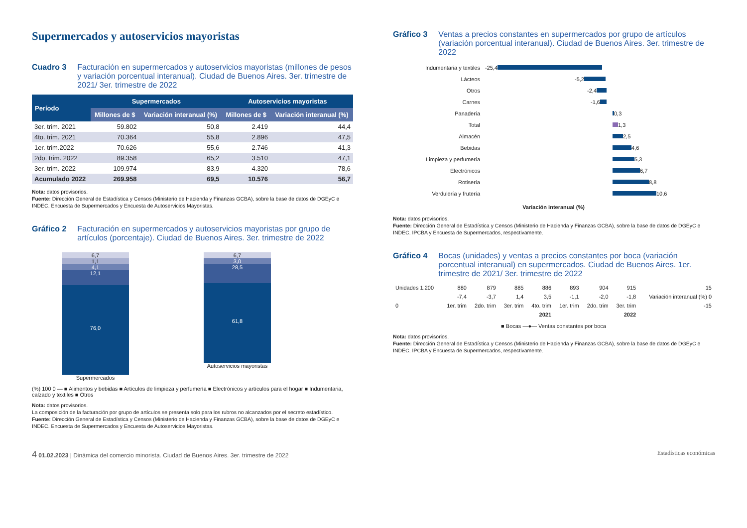Supermercados y autoservicios mayoristas
Cuadro 3 Facturación en supermercados y autoservicios mayoristas (millones de pesos y variación porcentual interanual). Ciudad de Buenos Aires. 3er. trimestre de 2021/ 3er. trimestre de 2022
| Período | Supermercados | | Autoservicios mayoristas | |
| --- | --- | --- | --- | --- |
| | Millones de $ | Variación interanual (%) | Millones de $ | Variación interanual (%) |
| 3er. trim. 2021 | 59.802 | 50,8 | 2.419 | 44,4 |
| 4to. trim. 2021 | 70.364 | 55,8 | 2.896 | 47,5 |
| 1er. trim.2022 | 70.626 | 55,6 | 2.746 | 41,3 |
| 2do. trim. 2022 | 89.358 | 65,2 | 3.510 | 47,1 |
| 3er. trim. 2022 | 109.974 | 83,9 | 4.320 | 78,6 |
| Acumulado 2022 | 269.958 | 69,5 | 10.576 | 56,7 |
Nota: datos provisorios.
Fuente: Dirección General de Estadística y Censos (Ministerio de Hacienda y Finanzas GCBA), sobre la base de datos de DGEyC e INDEC. Encuesta de Supermercados y Encuesta de Autoservicios Mayoristas.
Gráfico 2 Facturación en supermercados y autoservicios mayoristas por grupo de artículos (porcentaje). Ciudad de Buenos Aires. 3er. trimestre de 2022
6,7
1,1
4,1
12,1
76,0
Supermercados
6,7
3,0
28,5
61,8
Autoservicios mayoristas
(%) 100 0 — ■ Alimentos y bebidas ■ Artículos de limpieza y perfumería ■ Electrónicos y artículos para el hogar ■ Indumentaria, calzado y textiles ■ Otros
Nota: datos provisorios.
La composición de la facturación por grupo de artículos se presenta solo para los rubros no alcanzados por el secreto estadístico.
Fuente: Dirección General de Estadística y Censos (Ministerio de Hacienda y Finanzas GCBA), sobre la base de datos de DGEyC e INDEC. Encuesta de Supermercados y Encuesta de Autoservicios Mayoristas.
Gráfico 3 Ventas a precios constantes en supermercados por grupo de artículos (variación porcentual interanual). Ciudad de Buenos Aires. 3er. trimestre de 2022
Indumentaria y textiles -25,4
Lácteos -5,2
Otros -2,4
Carnes -1,6
Panadería
0,3
Total
1,3
Almacén
2,5
Bebidas
4,6
Limpieza y perfumería
5,3
Electrónicos
6,7
Rotisería
8,8
Verdulería y frutería
10,6
Variación interanual (%)
Nota: datos provisorios.
Fuente: Dirección General de Estadística y Censos (Ministerio de Hacienda y Finanzas GCBA), sobre la base de datos de DGEyC e INDEC. IPCBA y Encuesta de Supermercados, respectivamente.
Gráfico 4 Bocas (unidades) y ventas a precios constantes por boca (variación porcentual interanual) en supermercados. Ciudad de Buenos Aires. 1er. trimestre de 2021/ 3er. trimestre de 2022
| Unidades 1.200 | 880 | 879 | 885 | 886 | 893 | 904 | 915 | 15 |
| | -7,4 | -3,7 | 1,4 | 3,5 | -1,1 | -2,0 | -1,8 | Variación interanual (%) 0 |
| 0 | 1er. trim | 2do. trim | 3er. trim | 4to. trim | 1er. trim | 2do. trim | 3er. trim | -15 |
| | 2021 | | | | 2022 | | | |
■ Bocas —●— Ventas constantes por boca
Nota: datos provisorios.
Fuente: Dirección General de Estadística y Censos (Ministerio de Hacienda y Finanzas GCBA), sobre la base de datos de DGEyC e INDEC. IPCBA y Encuesta de Supermercados, respectivamente.
4 01.02.2023 | Dinámica del comercio minorista. Ciudad de Buenos Aires. 3er. trimestre de 2022 Estadísticas económicas